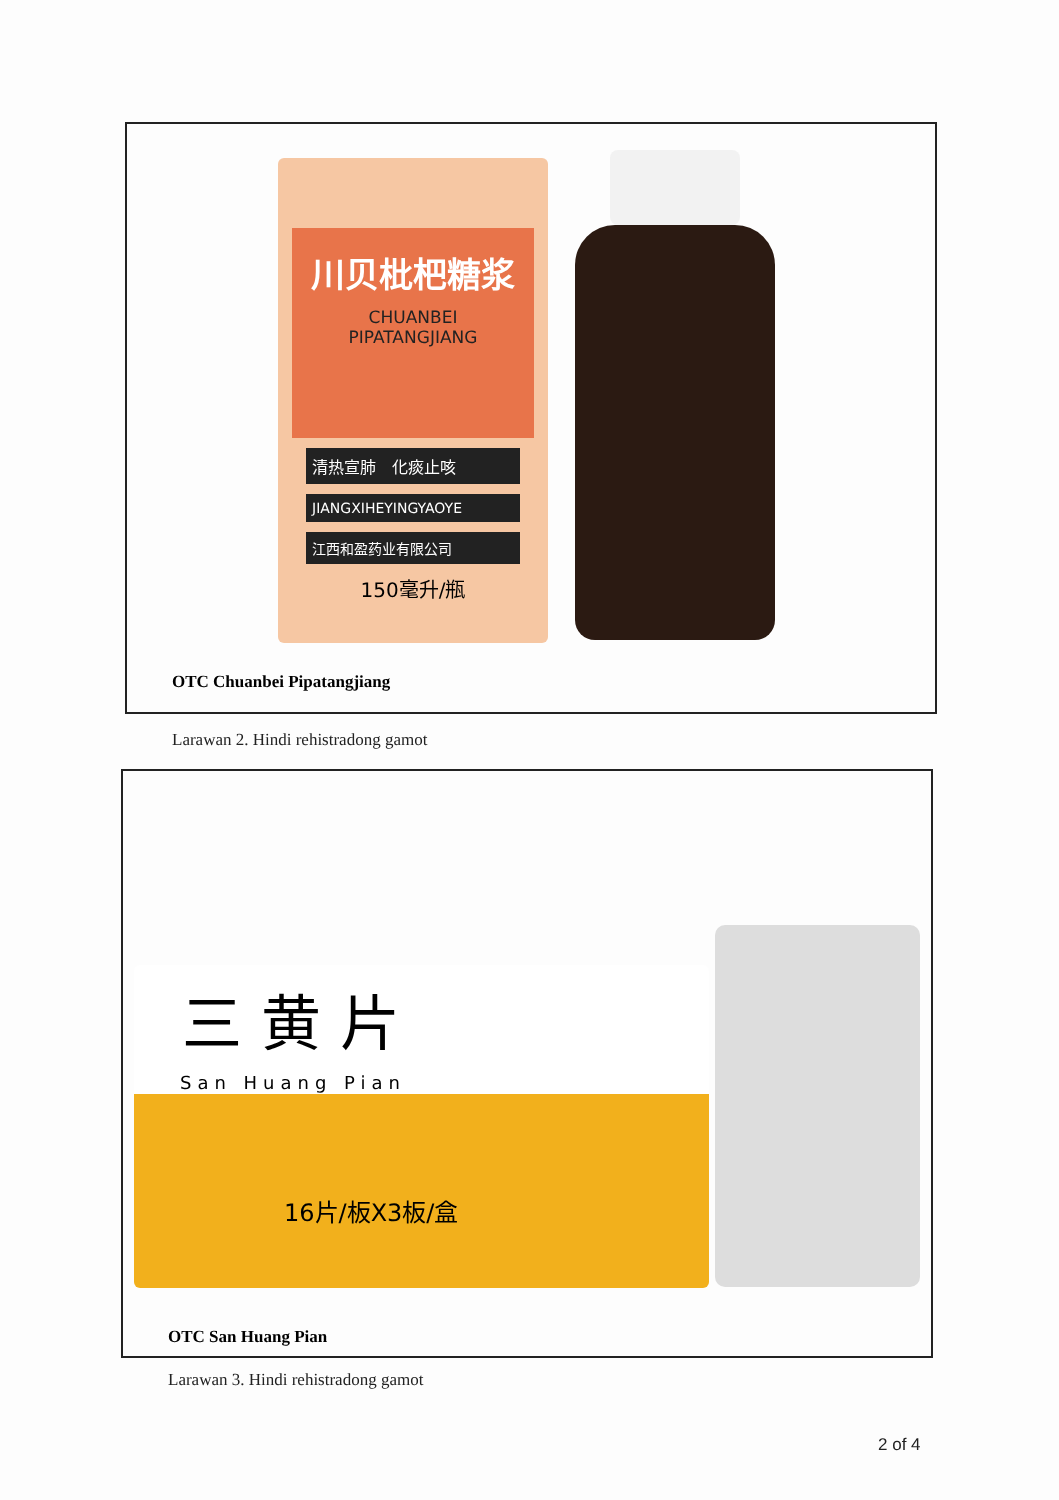川贝枇杷糖浆
CHUANBEI
PIPATANGJIANG
清热宣肺　化痰止咳
JIANGXIHEYINGYAOYE
江西和盈药业有限公司
150毫升/瓶
OTC Chuanbei Pipatangjiang
Larawan 2. Hindi rehistradong gamot
三 黄 片
San Huang Pian
16片/板X3板/盒
OTC San Huang Pian
Larawan 3. Hindi rehistradong gamot
2 of 4